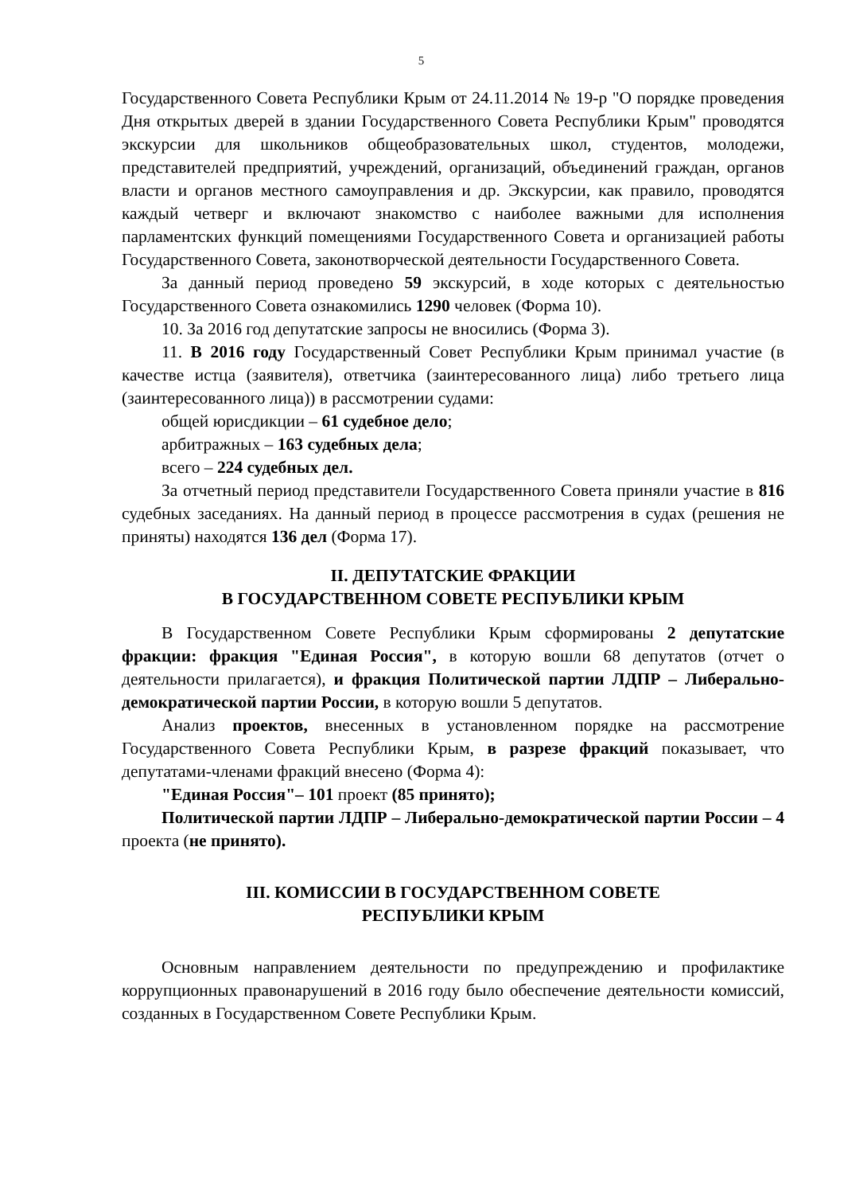5
Государственного Совета Республики Крым от 24.11.2014 № 19-р "О порядке проведения Дня открытых дверей в здании Государственного Совета Республики Крым" проводятся экскурсии для школьников общеобразовательных школ, студентов, молодежи, представителей предприятий, учреждений, организаций, объединений граждан, органов власти и органов местного самоуправления и др. Экскурсии, как правило, проводятся каждый четверг и включают знакомство с наиболее важными для исполнения парламентских функций помещениями Государственного Совета и организацией работы Государственного Совета, законотворческой деятельности Государственного Совета.
За данный период проведено 59 экскурсий, в ходе которых с деятельностью Государственного Совета ознакомились 1290 человек (Форма 10).
10. За 2016 год депутатские запросы не вносились (Форма 3).
11. В 2016 году Государственный Совет Республики Крым принимал участие (в качестве истца (заявителя), ответчика (заинтересованного лица) либо третьего лица (заинтересованного лица)) в рассмотрении судами:
общей юрисдикции – 61 судебное дело;
арбитражных – 163 судебных дела;
всего – 224 судебных дел.
За отчетный период представители Государственного Совета приняли участие в 816 судебных заседаниях. На данный период в процессе рассмотрения в судах (решения не приняты) находятся 136 дел (Форма 17).
II. ДЕПУТАТСКИЕ ФРАКЦИИ
В ГОСУДАРСТВЕННОМ СОВЕТЕ РЕСПУБЛИКИ КРЫМ
В Государственном Совете Республики Крым сформированы 2 депутатские фракции: фракция "Единая Россия", в которую вошли 68 депутатов (отчет о деятельности прилагается), и фракция Политической партии ЛДПР – Либерально-демократической партии России, в которую вошли 5 депутатов.
Анализ проектов, внесенных в установленном порядке на рассмотрение Государственного Совета Республики Крым, в разрезе фракций показывает, что депутатами-членами фракций внесено (Форма 4):
"Единая Россия"– 101 проект (85 принято);
Политической партии ЛДПР – Либерально-демократической партии России – 4 проекта (не принято).
III. КОМИССИИ В ГОСУДАРСТВЕННОМ СОВЕТЕ
РЕСПУБЛИКИ КРЫМ
Основным направлением деятельности по предупреждению и профилактике коррупционных правонарушений в 2016 году было обеспечение деятельности комиссий, созданных в Государственном Совете Республики Крым.